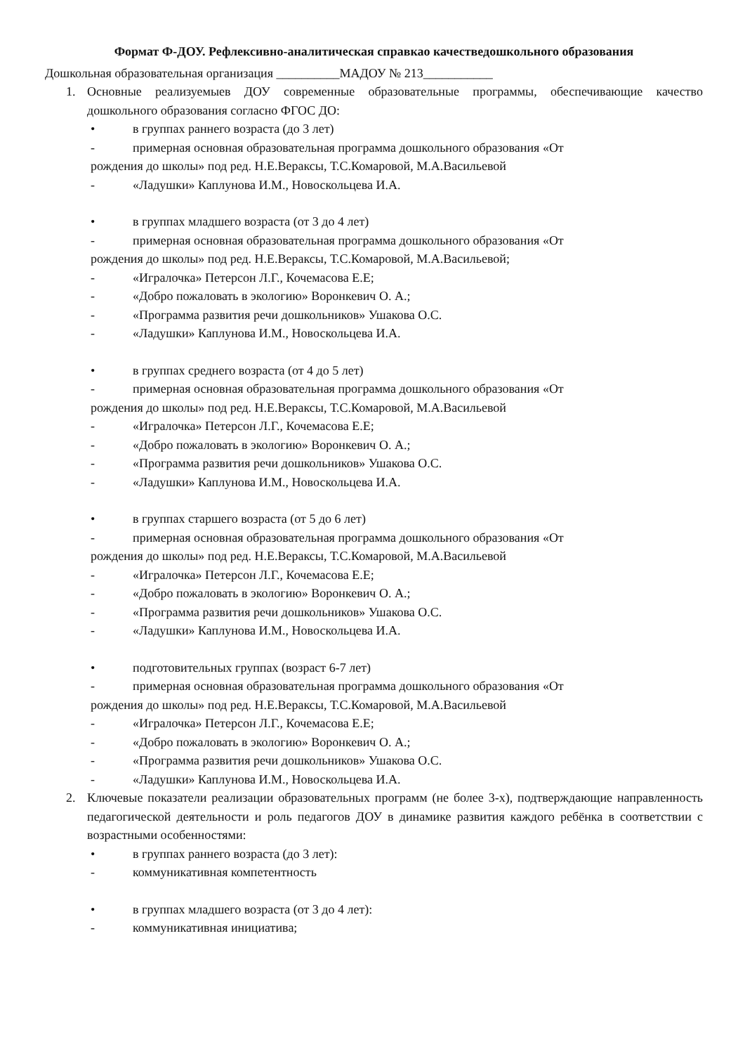Формат Ф-ДОУ. Рефлексивно-аналитическая справкао качестведошкольного образования
Дошкольная образовательная организация __________МАДОУ № 213___________
1. Основные реализуемыев ДОУ современные образовательные программы, обеспечивающие качество дошкольного образования согласно ФГОС ДО:
• в группах раннего возраста (до 3 лет)
- примерная основная образовательная программа дошкольного образования «От
рождения до школы» под ред. Н.Е.Вераксы, Т.С.Комаровой, М.А.Васильевой
- «Ладушки» Каплунова И.М., Новоскольцева И.А.
• в группах младшего возраста (от 3 до 4 лет)
- примерная основная образовательная программа дошкольного образования «От
рождения до школы» под ред. Н.Е.Вераксы, Т.С.Комаровой, М.А.Васильевой;
- «Игралочка» Петерсон Л.Г., Кочемасова Е.Е;
- «Добро пожаловать в экологию» Воронкевич О. А.;
- «Программа развития речи дошкольников» Ушакова О.С.
- «Ладушки» Каплунова И.М., Новоскольцева И.А.
• в группах среднего возраста (от 4 до 5 лет)
- примерная основная образовательная программа дошкольного образования «От
рождения до школы» под ред. Н.Е.Вераксы, Т.С.Комаровой, М.А.Васильевой
- «Игралочка» Петерсон Л.Г., Кочемасова Е.Е;
- «Добро пожаловать в экологию» Воронкевич О. А.;
- «Программа развития речи дошкольников» Ушакова О.С.
- «Ладушки» Каплунова И.М., Новоскольцева И.А.
• в группах старшего возраста (от 5 до 6 лет)
- примерная основная образовательная программа дошкольного образования «От
рождения до школы» под ред. Н.Е.Вераксы, Т.С.Комаровой, М.А.Васильевой
- «Игралочка» Петерсон Л.Г., Кочемасова Е.Е;
- «Добро пожаловать в экологию» Воронкевич О. А.;
- «Программа развития речи дошкольников» Ушакова О.С.
- «Ладушки» Каплунова И.М., Новоскольцева И.А.
• подготовительных группах (возраст 6-7 лет)
- примерная основная образовательная программа дошкольного образования «От
рождения до школы» под ред. Н.Е.Вераксы, Т.С.Комаровой, М.А.Васильевой
- «Игралочка» Петерсон Л.Г., Кочемасова Е.Е;
- «Добро пожаловать в экологию» Воронкевич О. А.;
- «Программа развития речи дошкольников» Ушакова О.С.
- «Ладушки» Каплунова И.М., Новоскольцева И.А.
2. Ключевые показатели реализации образовательных программ (не более 3-х), подтверждающие направленность педагогической деятельности и роль педагогов ДОУ в динамике развития каждого ребёнка в соответствии с возрастными особенностями:
• в группах раннего возраста (до 3 лет):
- коммуникативная компетентность
• в группах младшего возраста (от 3 до 4 лет):
- коммуникативная инициатива;